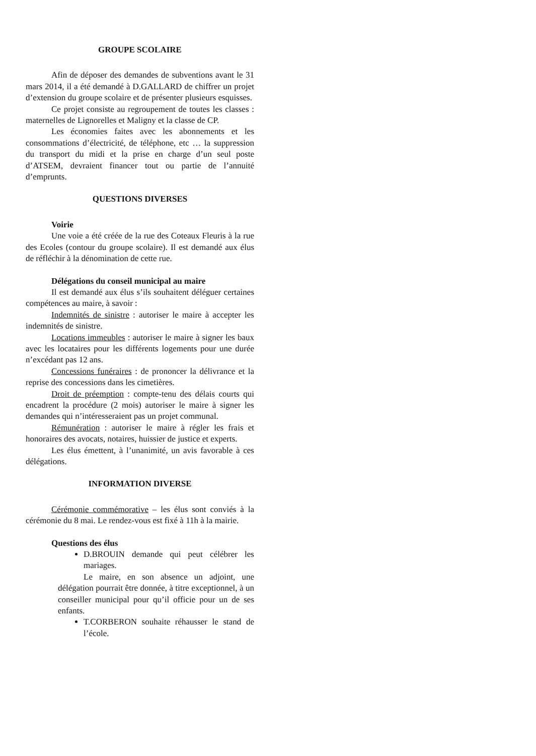GROUPE SCOLAIRE
Afin de déposer des demandes de subventions avant le 31 mars 2014, il a été demandé à D.GALLARD de chiffrer un projet d’extension du groupe scolaire et de présenter plusieurs esquisses.
Ce projet consiste au regroupement de toutes les classes : maternelles de Lignorelles et Maligny et la classe de CP.
Les économies faites avec les abonnements et les consommations d’électricité, de téléphone, etc … la suppression du transport du midi et la prise en charge d’un seul poste d’ATSEM, devraient financer tout ou partie de l’annuité d’emprunts.
QUESTIONS DIVERSES
Voirie
Une voie a été créée de la rue des Coteaux Fleuris à la rue des Ecoles (contour du groupe scolaire). Il est demandé aux élus de réfléchir à la dénomination de cette rue.
Délégations du conseil municipal au maire
Il est demandé aux élus s’ils souhaitent déléguer certaines compétences au maire, à savoir :
Indemnités de sinistre : autoriser le maire à accepter les indemnités de sinistre.
Locations immeubles : autoriser le maire à signer les baux avec les locataires pour les différents logements pour une durée n’excédant pas 12 ans.
Concessions funéraires : de prononcer la délivrance et la reprise des concessions dans les cimetières.
Droit de préemption : compte-tenu des délais courts qui encadrent la procédure (2 mois) autoriser le maire à signer les demandes qui n’intéresseraient pas un projet communal.
Rémunération : autoriser le maire à régler les frais et honoraires des avocats, notaires, huissier de justice et experts.
Les élus émettent, à l’unanimité, un avis favorable à ces délégations.
INFORMATION DIVERSE
Cérémonie commémorative – les élus sont conviés à la cérémonie du 8 mai. Le rendez-vous est fixé à 11h à la mairie.
Questions des élus
D.BROUIN demande qui peut célébrer les mariages.
Le maire, en son absence un adjoint, une délégation pourrait être donnée, à titre exceptionnel, à un conseiller municipal pour qu’il officie pour un de ses enfants.
T.CORBERON souhaite réhausser le stand de l’école.